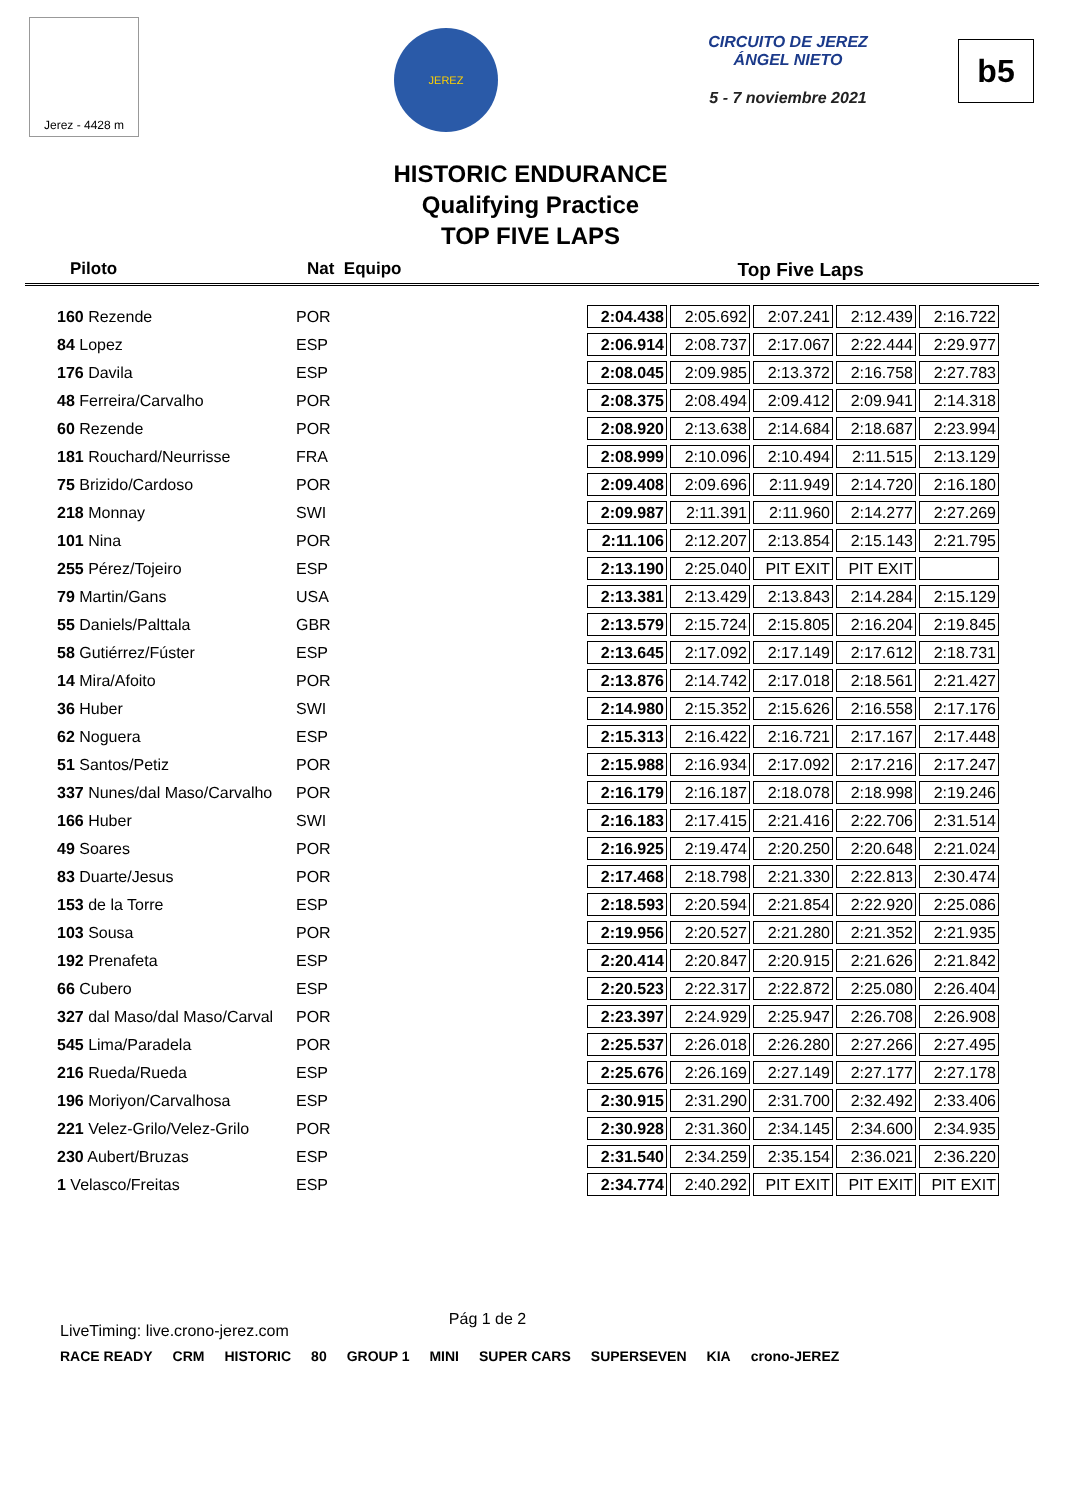Jerez - 4428 m
JEREZ
CIRCUITO DE JEREZ
ÁNGEL NIETO
5 - 7 noviembre 2021
b5
HISTORIC ENDURANCE
Qualifying Practice
TOP FIVE LAPS
Piloto Nat Equipo Top Five Laps
| 160 Rezende | POR | 2:04.438 | 2:05.692 | 2:07.241 | 2:12.439 | 2:16.722 |
| 84 Lopez | ESP | 2:06.914 | 2:08.737 | 2:17.067 | 2:22.444 | 2:29.977 |
| 176 Davila | ESP | 2:08.045 | 2:09.985 | 2:13.372 | 2:16.758 | 2:27.783 |
| 48 Ferreira/Carvalho | POR | 2:08.375 | 2:08.494 | 2:09.412 | 2:09.941 | 2:14.318 |
| 60 Rezende | POR | 2:08.920 | 2:13.638 | 2:14.684 | 2:18.687 | 2:23.994 |
| 181 Rouchard/Neurrisse | FRA | 2:08.999 | 2:10.096 | 2:10.494 | 2:11.515 | 2:13.129 |
| 75 Brizido/Cardoso | POR | 2:09.408 | 2:09.696 | 2:11.949 | 2:14.720 | 2:16.180 |
| 218 Monnay | SWI | 2:09.987 | 2:11.391 | 2:11.960 | 2:14.277 | 2:27.269 |
| 101 Nina | POR | 2:11.106 | 2:12.207 | 2:13.854 | 2:15.143 | 2:21.795 |
| 255 Pérez/Tojeiro | ESP | 2:13.190 | 2:25.040 | PIT EXIT | PIT EXIT | |
| 79 Martin/Gans | USA | 2:13.381 | 2:13.429 | 2:13.843 | 2:14.284 | 2:15.129 |
| 55 Daniels/Palttala | GBR | 2:13.579 | 2:15.724 | 2:15.805 | 2:16.204 | 2:19.845 |
| 58 Gutiérrez/Fúster | ESP | 2:13.645 | 2:17.092 | 2:17.149 | 2:17.612 | 2:18.731 |
| 14 Mira/Afoito | POR | 2:13.876 | 2:14.742 | 2:17.018 | 2:18.561 | 2:21.427 |
| 36 Huber | SWI | 2:14.980 | 2:15.352 | 2:15.626 | 2:16.558 | 2:17.176 |
| 62 Noguera | ESP | 2:15.313 | 2:16.422 | 2:16.721 | 2:17.167 | 2:17.448 |
| 51 Santos/Petiz | POR | 2:15.988 | 2:16.934 | 2:17.092 | 2:17.216 | 2:17.247 |
| 337 Nunes/dal Maso/Carvalho | POR | 2:16.179 | 2:16.187 | 2:18.078 | 2:18.998 | 2:19.246 |
| 166 Huber | SWI | 2:16.183 | 2:17.415 | 2:21.416 | 2:22.706 | 2:31.514 |
| 49 Soares | POR | 2:16.925 | 2:19.474 | 2:20.250 | 2:20.648 | 2:21.024 |
| 83 Duarte/Jesus | POR | 2:17.468 | 2:18.798 | 2:21.330 | 2:22.813 | 2:30.474 |
| 153 de la Torre | ESP | 2:18.593 | 2:20.594 | 2:21.854 | 2:22.920 | 2:25.086 |
| 103 Sousa | POR | 2:19.956 | 2:20.527 | 2:21.280 | 2:21.352 | 2:21.935 |
| 192 Prenafeta | ESP | 2:20.414 | 2:20.847 | 2:20.915 | 2:21.626 | 2:21.842 |
| 66 Cubero | ESP | 2:20.523 | 2:22.317 | 2:22.872 | 2:25.080 | 2:26.404 |
| 327 dal Maso/dal Maso/Carval | POR | 2:23.397 | 2:24.929 | 2:25.947 | 2:26.708 | 2:26.908 |
| 545 Lima/Paradela | POR | 2:25.537 | 2:26.018 | 2:26.280 | 2:27.266 | 2:27.495 |
| 216 Rueda/Rueda | ESP | 2:25.676 | 2:26.169 | 2:27.149 | 2:27.177 | 2:27.178 |
| 196 Moriyon/Carvalhosa | ESP | 2:30.915 | 2:31.290 | 2:31.700 | 2:32.492 | 2:33.406 |
| 221 Velez-Grilo/Velez-Grilo | POR | 2:30.928 | 2:31.360 | 2:34.145 | 2:34.600 | 2:34.935 |
| 230 Aubert/Bruzas | ESP | 2:31.540 | 2:34.259 | 2:35.154 | 2:36.021 | 2:36.220 |
| 1 Velasco/Freitas | ESP | 2:34.774 | 2:40.292 | PIT EXIT | PIT EXIT | PIT EXIT |
LiveTiming: live.crono-jerez.com Pág 1 de 2
RACE READY CRM HISTORIC 80 GROUP 1 MINI SUPER CARS SUPERSEVEN KIA crono-JEREZ